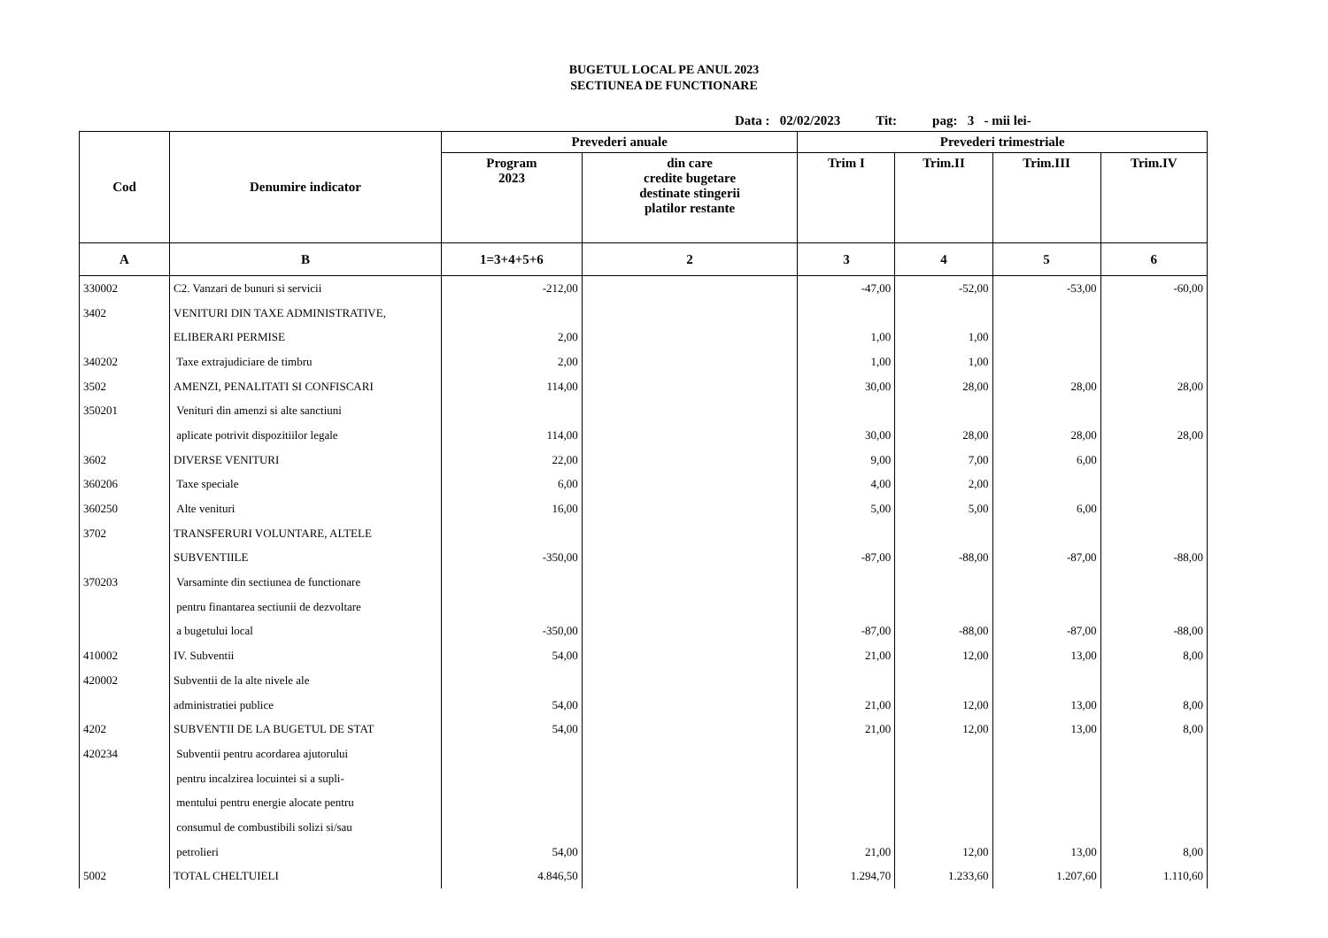BUGETUL LOCAL PE ANUL 2023
SECTIUNEA DE FUNCTIONARE
Data : 02/02/2023 Tit: pag: 3 - mii lei-
| Cod | Denumire indicator | Prevederi anuale | | Prevederi trimestriale | | | |
| --- | --- | --- | --- | --- | --- | --- | --- |
| | | Program 2023 | din care credite bugetare destinate stingerii platilor restante | Trim I | Trim.II | Trim.III | Trim.IV |
| A | B | 1=3+4+5+6 | 2 | 3 | 4 | 5 | 6 |
| 330002 | C2. Vanzari de bunuri si servicii | -212,00 | | -47,00 | -52,00 | -53,00 | -60,00 |
| 3402 | VENITURI DIN TAXE ADMINISTRATIVE, | | | | | | |
| | ELIBERARI PERMISE | 2,00 | | 1,00 | 1,00 | | |
| 340202 | Taxe extrajudiciare de timbru | 2,00 | | 1,00 | 1,00 | | |
| 3502 | AMENZI, PENALITATI SI CONFISCARI | 114,00 | | 30,00 | 28,00 | 28,00 | 28,00 |
| 350201 | Venituri din amenzi si alte sanctiuni | | | | | | |
| | aplicate potrivit dispozitiilor legale | 114,00 | | 30,00 | 28,00 | 28,00 | 28,00 |
| 3602 | DIVERSE VENITURI | 22,00 | | 9,00 | 7,00 | 6,00 | |
| 360206 | Taxe speciale | 6,00 | | 4,00 | 2,00 | | |
| 360250 | Alte venituri | 16,00 | | 5,00 | 5,00 | 6,00 | |
| 3702 | TRANSFERURI VOLUNTARE, ALTELE | | | | | | |
| | SUBVENTIILE | -350,00 | | -87,00 | -88,00 | -87,00 | -88,00 |
| 370203 | Varsaminte din sectiunea de functionare | | | | | | |
| | pentru finantarea sectiunii de dezvoltare | | | | | | |
| | a bugetului local | -350,00 | | -87,00 | -88,00 | -87,00 | -88,00 |
| 410002 | IV. Subventii | 54,00 | | 21,00 | 12,00 | 13,00 | 8,00 |
| 420002 | Subventii de la alte nivele ale | | | | | | |
| | administratiei publice | 54,00 | | 21,00 | 12,00 | 13,00 | 8,00 |
| 4202 | SUBVENTII DE LA BUGETUL DE STAT | 54,00 | | 21,00 | 12,00 | 13,00 | 8,00 |
| 420234 | Subventii pentru acordarea ajutorului | | | | | | |
| | pentru incalzirea locuintei si a supli- | | | | | | |
| | mentului pentru energie alocate pentru | | | | | | |
| | consumul de combustibili solizi si/sau | | | | | | |
| | petrolieri | 54,00 | | 21,00 | 12,00 | 13,00 | 8,00 |
| 5002 | TOTAL CHELTUIELI | 4.846,50 | | 1.294,70 | 1.233,60 | 1.207,60 | 1.110,60 |